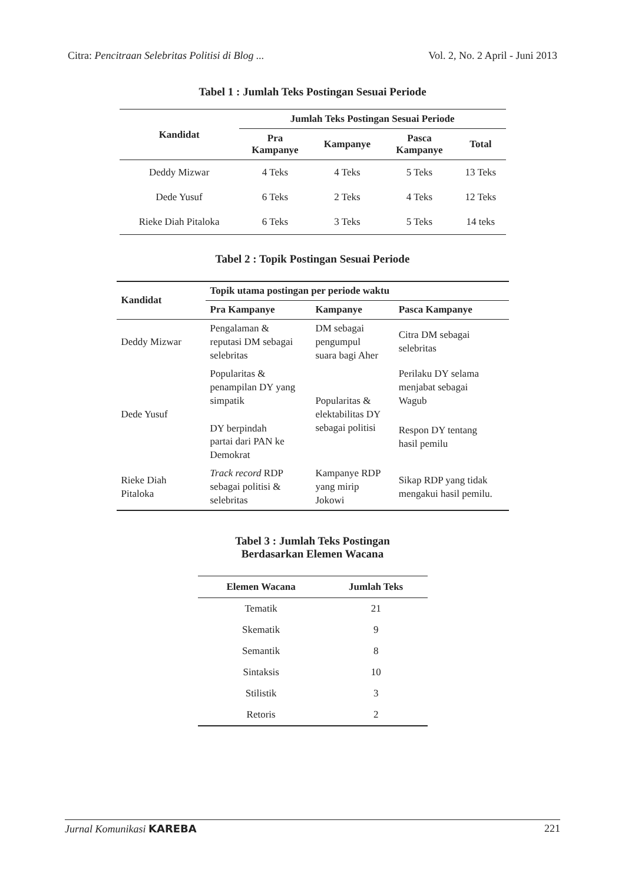Citra: Pencitraan Selebritas Politisi di Blog ... Vol. 2, No. 2 April - Juni 2013
Tabel 1 : Jumlah Teks Postingan Sesuai Periode
| Kandidat | Jumlah Teks Postingan Sesuai Periode | | | |
| --- | --- | --- | --- | --- |
| | Pra Kampanye | Kampanye | Pasca Kampanye | Total |
| Deddy Mizwar | 4 Teks | 4 Teks | 5 Teks | 13 Teks |
| Dede Yusuf | 6 Teks | 2 Teks | 4 Teks | 12 Teks |
| Rieke Diah Pitaloka | 6 Teks | 3 Teks | 5 Teks | 14 teks |
Tabel 2 : Topik Postingan Sesuai Periode
| Kandidat | Topik utama postingan per periode waktu | | |
| --- | --- | --- | --- |
| | Pra Kampanye | Kampanye | Pasca Kampanye |
| Deddy Mizwar | Pengalaman & reputasi DM sebagai selebritas | DM sebagai pengumpul suara bagi Aher | Citra DM sebagai selebritas |
| Dede Yusuf | Popularitas & penampilan DY yang simpatik | Popularitas & elektabilitas DY sebagai politisi | Perilaku DY selama menjabat sebagai Wagub |
| | DY berpindah partai dari PAN ke Demokrat | | Respon DY tentang hasil pemilu |
| Rieke Diah Pitaloka | Track record RDP sebagai politisi & selebritas | Kampanye RDP yang mirip Jokowi | Sikap RDP yang tidak mengakui hasil pemilu. |
Tabel 3 : Jumlah Teks Postingan
Berdasarkan Elemen Wacana
| Elemen Wacana | Jumlah Teks |
| --- | --- |
| Tematik | 21 |
| Skematik | 9 |
| Semantik | 8 |
| Sintaksis | 10 |
| Stilistik | 3 |
| Retoris | 2 |
Jurnal Komunikasi KAREBA 221